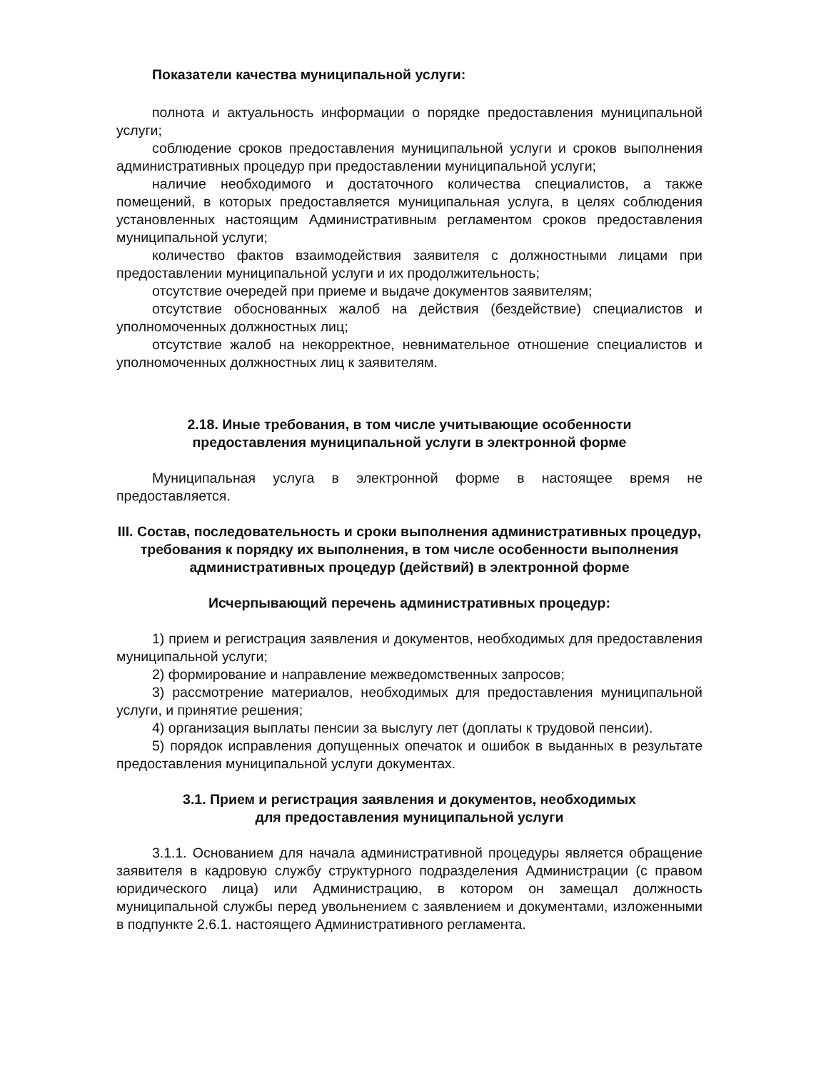Показатели качества муниципальной услуги:
полнота и актуальность информации о порядке предоставления муниципальной услуги;
соблюдение сроков предоставления муниципальной услуги и сроков выполнения административных процедур при предоставлении муниципальной услуги;
наличие необходимого и достаточного количества специалистов, а также помещений, в которых предоставляется муниципальная услуга, в целях соблюдения установленных настоящим Административным регламентом сроков предоставления муниципальной услуги;
количество фактов взаимодействия заявителя с должностными лицами при предоставлении муниципальной услуги и их продолжительность;
отсутствие очередей при приеме и выдаче документов заявителям;
отсутствие обоснованных жалоб на действия (бездействие) специалистов и уполномоченных должностных лиц;
отсутствие жалоб на некорректное, невнимательное отношение специалистов и уполномоченных должностных лиц к заявителям.
2.18. Иные требования, в том числе учитывающие особенности
предоставления муниципальной услуги в электронной форме
Муниципальная услуга в электронной форме в настоящее время не предоставляется.
III. Состав, последовательность и сроки выполнения административных процедур, требования к порядку их выполнения, в том числе особенности выполнения административных процедур (действий) в электронной форме
Исчерпывающий перечень административных процедур:
1) прием и регистрация заявления и документов, необходимых для предоставления муниципальной услуги;
2) формирование и направление межведомственных запросов;
3) рассмотрение материалов, необходимых для предоставления муниципальной услуги, и принятие решения;
4) организация выплаты пенсии за выслугу лет (доплаты к трудовой пенсии).
5) порядок исправления допущенных опечаток и ошибок в выданных в результате предоставления муниципальной услуги документах.
3.1. Прием и регистрация заявления и документов, необходимых
для предоставления муниципальной услуги
3.1.1. Основанием для начала административной процедуры является обращение заявителя в кадровую службу структурного подразделения Администрации (с правом юридического лица) или Администрацию, в котором он замещал должность муниципальной службы перед увольнением с заявлением и документами, изложенными в подпункте 2.6.1. настоящего Административного регламента.